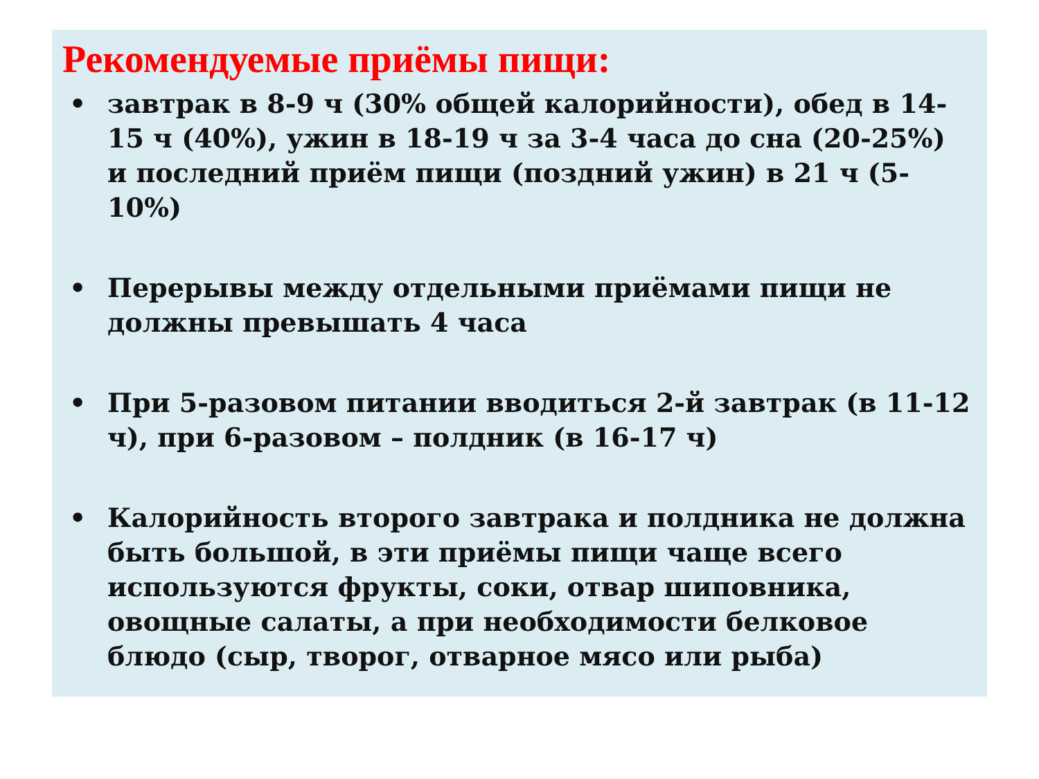Рекомендуемые приёмы пищи:
• завтрак в 8-9 ч (30% общей калорийности), обед в 14-15 ч (40%), ужин в 18-19 ч за 3-4 часа до сна (20-25%) и последний приём пищи (поздний ужин) в 21 ч (5-10%)
• Перерывы между отдельными приёмами пищи не должны превышать 4 часа
• При 5-разовом питании вводиться 2-й завтрак (в 11-12 ч), при 6-разовом – полдник (в 16-17 ч)
• Калорийность второго завтрака и полдника не должна быть большой, в эти приёмы пищи чаще всего используются фрукты, соки, отвар шиповника, овощные салаты, а при необходимости белковое блюдо (сыр, творог, отварное мясо или рыба)